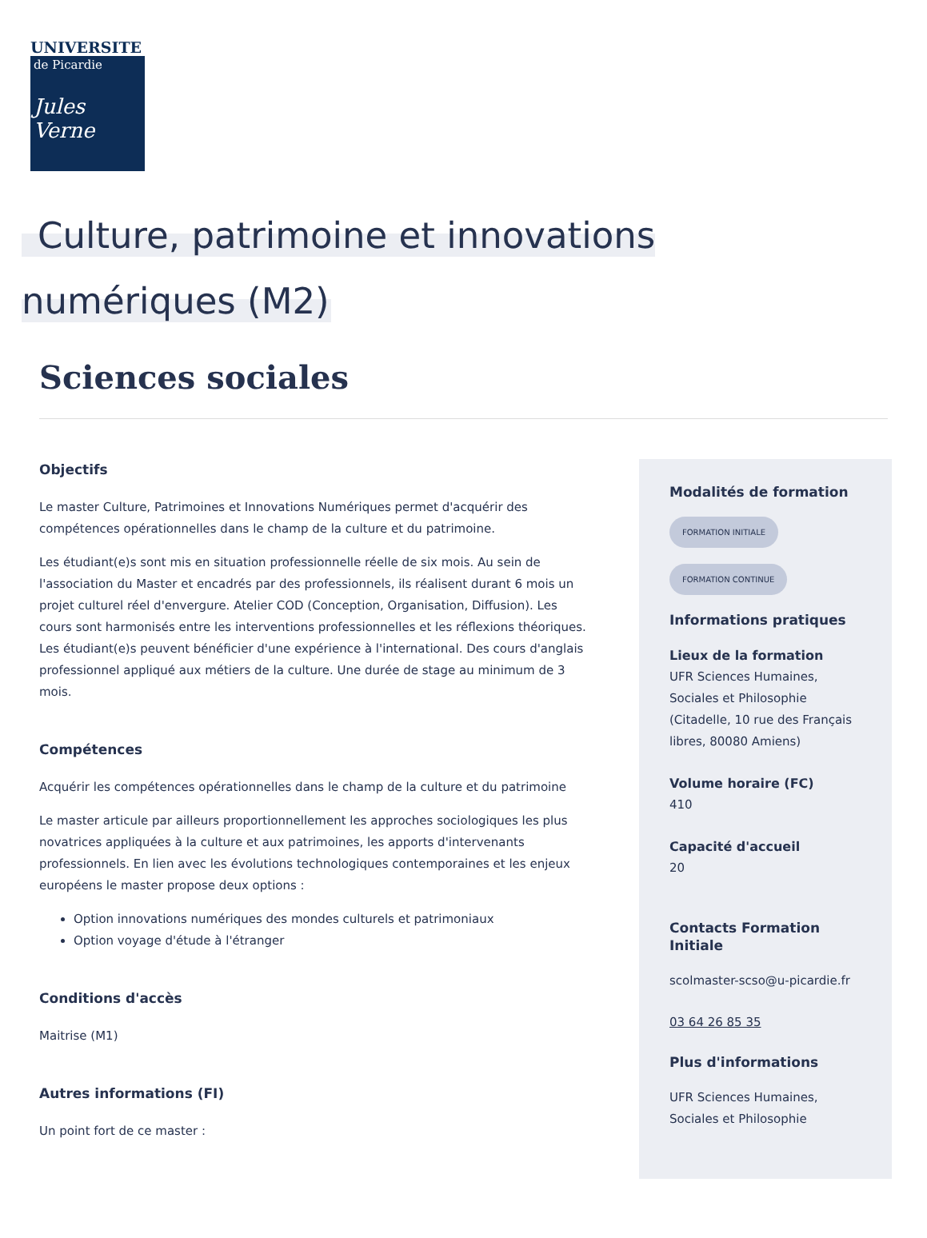UNIVERSITE
de Picardie
Jules Verne
Culture, patrimoine et innovations numériques (M2)
Sciences sociales
Objectifs
Le master Culture, Patrimoines et Innovations Numériques permet d'acquérir des compétences opérationnelles dans le champ de la culture et du patrimoine.
Les étudiant(e)s sont mis en situation professionnelle réelle de six mois. Au sein de l'association du Master et encadrés par des professionnels, ils réalisent durant 6 mois un projet culturel réel d'envergure. Atelier COD (Conception, Organisation, Diffusion). Les cours sont harmonisés entre les interventions professionnelles et les réflexions théoriques. Les étudiant(e)s peuvent bénéficier d'une expérience à l'international. Des cours d'anglais professionnel appliqué aux métiers de la culture. Une durée de stage au minimum de 3 mois.
Compétences
Acquérir les compétences opérationnelles dans le champ de la culture et du patrimoine
Le master articule par ailleurs proportionnellement les approches sociologiques les plus novatrices appliquées à la culture et aux patrimoines, les apports d'intervenants professionnels. En lien avec les évolutions technologiques contemporaines et les enjeux européens le master propose deux options :
Option innovations numériques des mondes culturels et patrimoniaux
Option voyage d'étude à l'étranger
Conditions d'accès
Maitrise (M1)
Autres informations (FI)
Un point fort de ce master :
Modalités de formation
FORMATION INITIALE
FORMATION CONTINUE
Informations pratiques
Lieux de la formation
UFR Sciences Humaines, Sociales et Philosophie (Citadelle, 10 rue des Français libres, 80080 Amiens)
Volume horaire (FC)
410
Capacité d'accueil
20
Contacts Formation Initiale
scolmaster-scso@u-picardie.fr
03 64 26 85 35
Plus d'informations
UFR Sciences Humaines, Sociales et Philosophie